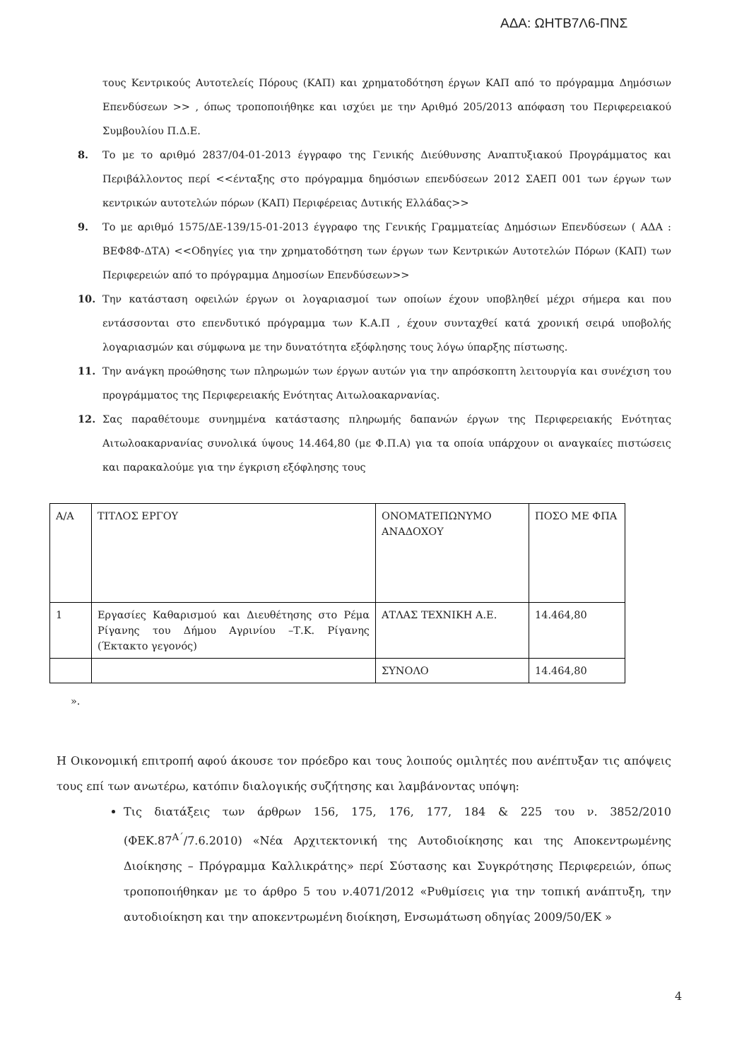ΑΔΑ: ΩΗΤΒ7Λ6-ΠΝΣ
τους Κεντρικούς Αυτοτελείς Πόρους (ΚΑΠ) και χρηματοδότηση έργων ΚΑΠ από το πρόγραμμα Δημόσιων Επενδύσεων >> , όπως τροποποιήθηκε και ισχύει με την Αριθμό 205/2013 απόφαση του Περιφερειακού Συμβουλίου Π.Δ.Ε.
8. Το με το αριθμό 2837/04-01-2013 έγγραφο της Γενικής Διεύθυνσης Αναπτυξιακού Προγράμματος και Περιβάλλοντος περί <<ένταξης στο πρόγραμμα δημόσιων επενδύσεων 2012 ΣΑΕΠ 001 των έργων των κεντρικών αυτοτελών πόρων (ΚΑΠ) Περιφέρειας Δυτικής Ελλάδας>>
9. Το με αριθμό 1575/ΔΕ-139/15-01-2013 έγγραφο της Γενικής Γραμματείας Δημόσιων Επενδύσεων ( ΑΔΑ : ΒΕΦ8Φ-ΔΤΑ) <<Οδηγίες για την χρηματοδότηση των έργων των Κεντρικών Αυτοτελών Πόρων (ΚΑΠ) των Περιφερειών από το πρόγραμμα Δημοσίων Επενδύσεων>>
10. Την κατάσταση οφειλών έργων οι λογαριασμοί των οποίων έχουν υποβληθεί μέχρι σήμερα και που εντάσσονται στο επενδυτικό πρόγραμμα των Κ.Α.Π , έχουν συνταχθεί κατά χρονική σειρά υποβολής λογαριασμών και σύμφωνα με την δυνατότητα εξόφλησης τους λόγω ύπαρξης πίστωσης.
11. Την ανάγκη προώθησης των πληρωμών των έργων αυτών για την απρόσκοπτη λειτουργία και συνέχιση του προγράμματος της Περιφερειακής Ενότητας Αιτωλοακαρνανίας.
12. Σας παραθέτουμε συνημμένα κατάστασης πληρωμής δαπανών έργων της Περιφερειακής Ενότητας Αιτωλοακαρνανίας συνολικά ύψους 14.464,80 (με Φ.Π.Α) για τα οποία υπάρχουν οι αναγκαίες πιστώσεις και παρακαλούμε για την έγκριση εξόφλησης τους
| Α/Α | ΤΙΤΛΟΣ ΕΡΓΟΥ | ΟΝΟΜΑΤΕΠΩΝΥΜΟ ΑΝΑΔΟΧΟΥ | ΠΟΣΟ ΜΕ ΦΠΑ |
| 1 | Εργασίες Καθαρισμού και Διευθέτησης στο Ρέμα Ρίγανης του Δήμου Αγρινίου –Τ.Κ. Ρίγανης (Έκτακτο γεγονός) | ΑΤΛΑΣ ΤΕΧΝΙΚΗ Α.Ε. | 14.464,80 |
| | | ΣΥΝΟΛΟ | 14.464,80 |
».
Η Οικονομική επιτροπή αφού άκουσε τον πρόεδρο και τους λοιπούς ομιλητές που ανέπτυξαν τις απόψεις τους επί των ανωτέρω, κατόπιν διαλογικής συζήτησης και λαμβάνοντας υπόψη:
Τις διατάξεις των άρθρων 156, 175, 176, 177, 184 & 225 του ν. 3852/2010 (ΦΕΚ.87<sup>Α΄</sup>/7.6.2010) «Νέα Αρχιτεκτονική της Αυτοδιοίκησης και της Αποκεντρωμένης Διοίκησης – Πρόγραμμα Καλλικράτης» περί Σύστασης και Συγκρότησης Περιφερειών, όπως τροποποιήθηκαν με το άρθρο 5 του ν.4071/2012 «Ρυθμίσεις για την τοπική ανάπτυξη, την αυτοδιοίκηση και την αποκεντρωμένη διοίκηση, Ενσωμάτωση οδηγίας 2009/50/ΕΚ »
4